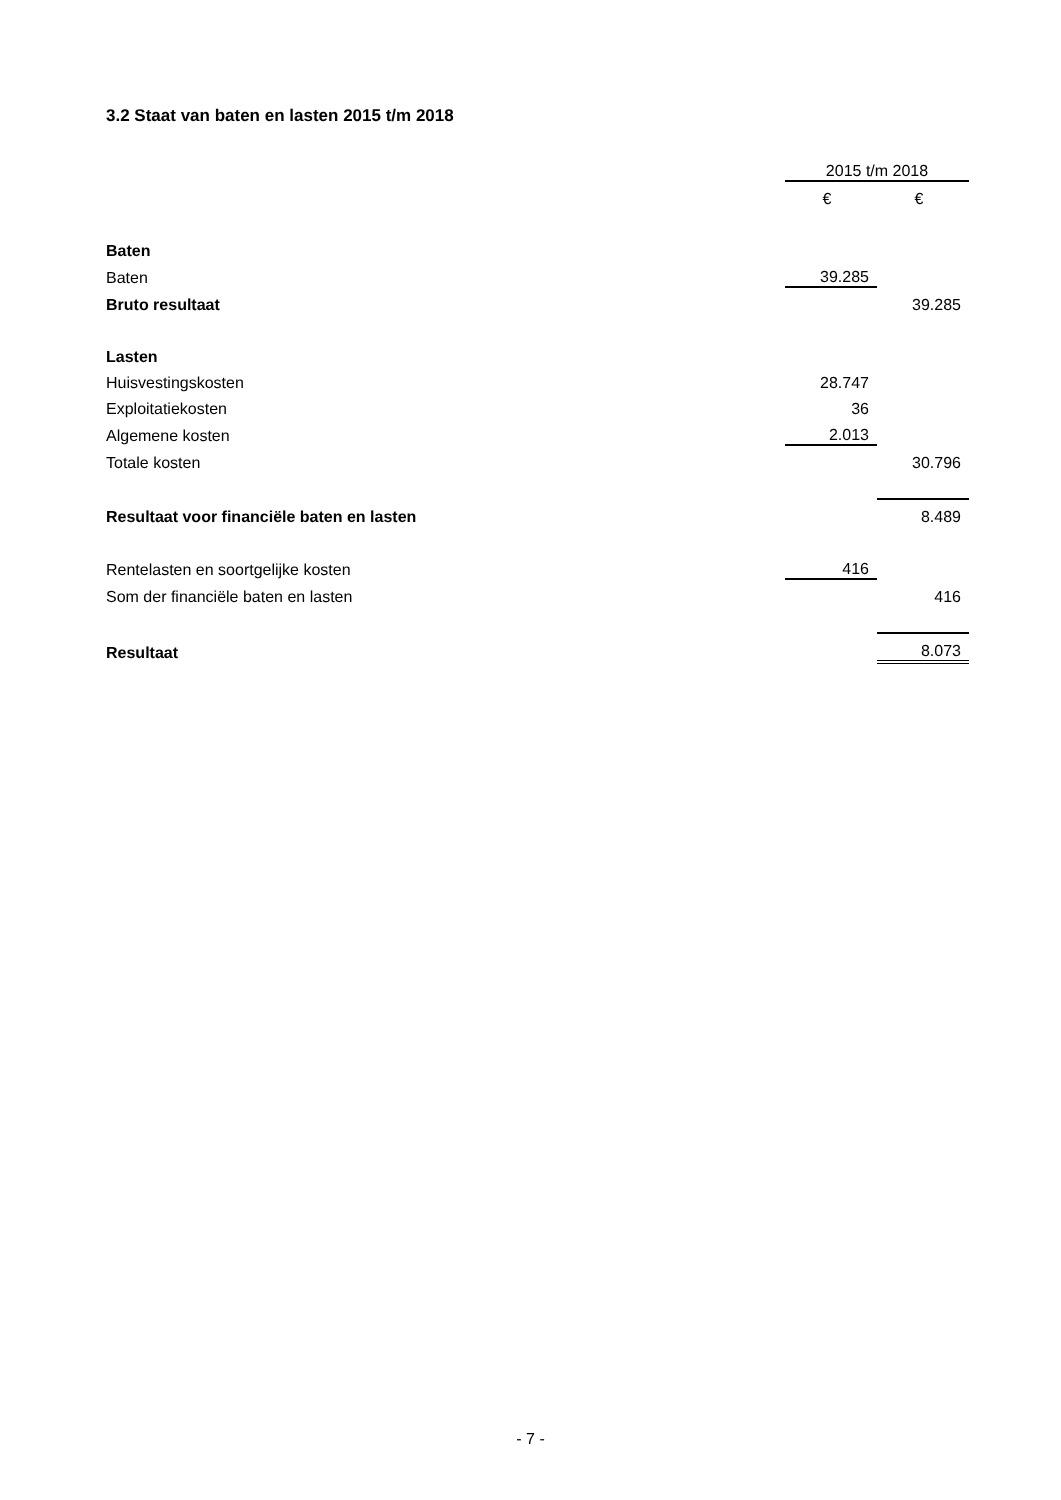3.2 Staat van baten en lasten 2015 t/m 2018
| | 2015 t/m 2018 | |
| | € | € |
| Baten | | |
| Baten | 39.285 | |
| Bruto resultaat | | 39.285 |
| Lasten | | |
| Huisvestingskosten | 28.747 | |
| Exploitatiekosten | 36 | |
| Algemene kosten | 2.013 | |
| Totale kosten | | 30.796 |
| Resultaat voor financiële baten en lasten | | 8.489 |
| Rentelasten en soortgelijke kosten | 416 | |
| Som der financiële baten en lasten | | 416 |
| Resultaat | | 8.073 |
- 7 -